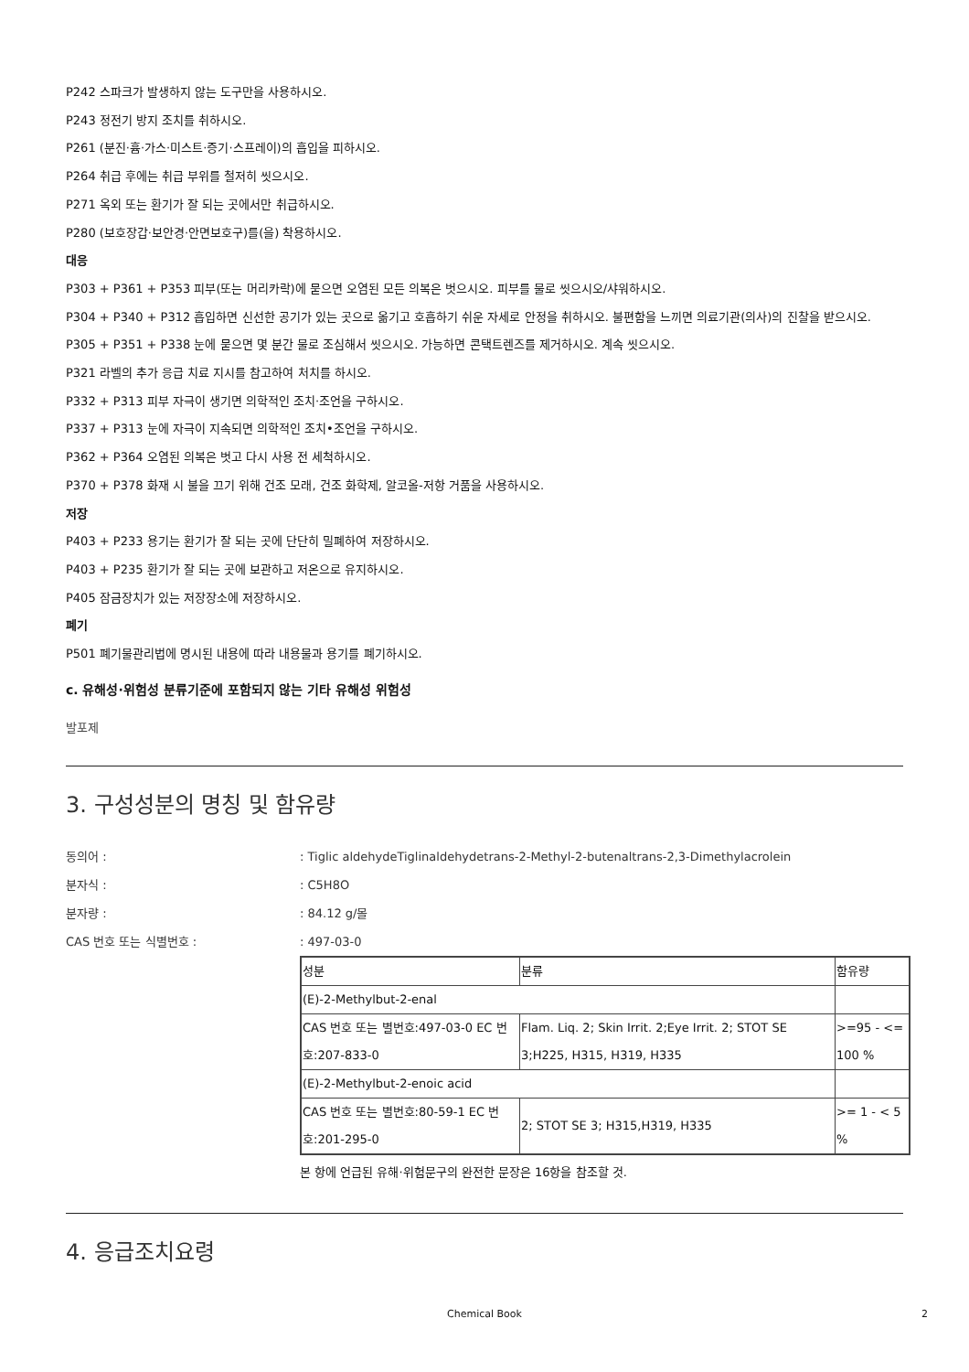P242 스파크가 발생하지 않는 도구만을 사용하시오.
P243 정전기 방지 조치를 취하시오.
P261 (분진·흄·가스·미스트·증기·스프레이)의 흡입을 피하시오.
P264 취급 후에는 취급 부위를 철저히 씻으시오.
P271 옥외 또는 환기가 잘 되는 곳에서만 취급하시오.
P280 (보호장갑·보안경·안면보호구)를(을) 착용하시오.
대응
P303 + P361 + P353 피부(또는 머리카락)에 묻으면 오염된 모든 의복은 벗으시오. 피부를 물로 씻으시오/샤워하시오.
P304 + P340 + P312 흡입하면 신선한 공기가 있는 곳으로 옮기고 호흡하기 쉬운 자세로 안정을 취하시오. 불편함을 느끼면 의료기관(의사)의 진찰을 받으시오.
P305 + P351 + P338 눈에 묻으면 몇 분간 물로 조심해서 씻으시오. 가능하면 콘택트렌즈를 제거하시오. 계속 씻으시오.
P321 라벨의 추가 응급 치료 지시를 참고하여 처치를 하시오.
P332 + P313 피부 자극이 생기면 의학적인 조치·조언을 구하시오.
P337 + P313 눈에 자극이 지속되면 의학적인 조치•조언을 구하시오.
P362 + P364 오염된 의복은 벗고 다시 사용 전 세척하시오.
P370 + P378 화재 시 불을 끄기 위해 건조 모래, 건조 화학제, 알코올-저항 거품을 사용하시오.
저장
P403 + P233 용기는 환기가 잘 되는 곳에 단단히 밀폐하여 저장하시오.
P403 + P235 환기가 잘 되는 곳에 보관하고 저온으로 유지하시오.
P405 잠금장치가 있는 저장장소에 저장하시오.
폐기
P501 폐기물관리법에 명시된 내용에 따라 내용물과 용기를 폐기하시오.
c. 유해성·위험성 분류기준에 포함되지 않는 기타 유해성 위험성
발포제
3. 구성성분의 명칭 및 함유량
동의어 : : Tiglic aldehydeTiglinaldehydetrans-2-Methyl-2-butenaltrans-2,3-Dimethylacrolein
분자식 : : C5H8O
분자량 : : 84.12 g/몰
CAS 번호 또는 식별번호 : : 497-03-0
| 성분 | 분류 | 함유량 |
| (E)-2-Methylbut-2-enal | | |
| CAS 번호 또는 별번호:497-03-0 EC 번호:207-833-0 | Flam. Liq. 2; Skin Irrit. 2;Eye Irrit. 2; STOT SE 3;H225, H315, H319, H335 | >=95 - <= 100 % |
| (E)-2-Methylbut-2-enoic acid | | |
| CAS 번호 또는 별번호:80-59-1 EC 번호:201-295-0 | 2; STOT SE 3; H315,H319, H335 | >= 1 - < 5 % |
본 항에 언급된 유해·위험문구의 완전한 문장은 16항을 참조할 것.
4. 응급조치요령
Chemical Book 2